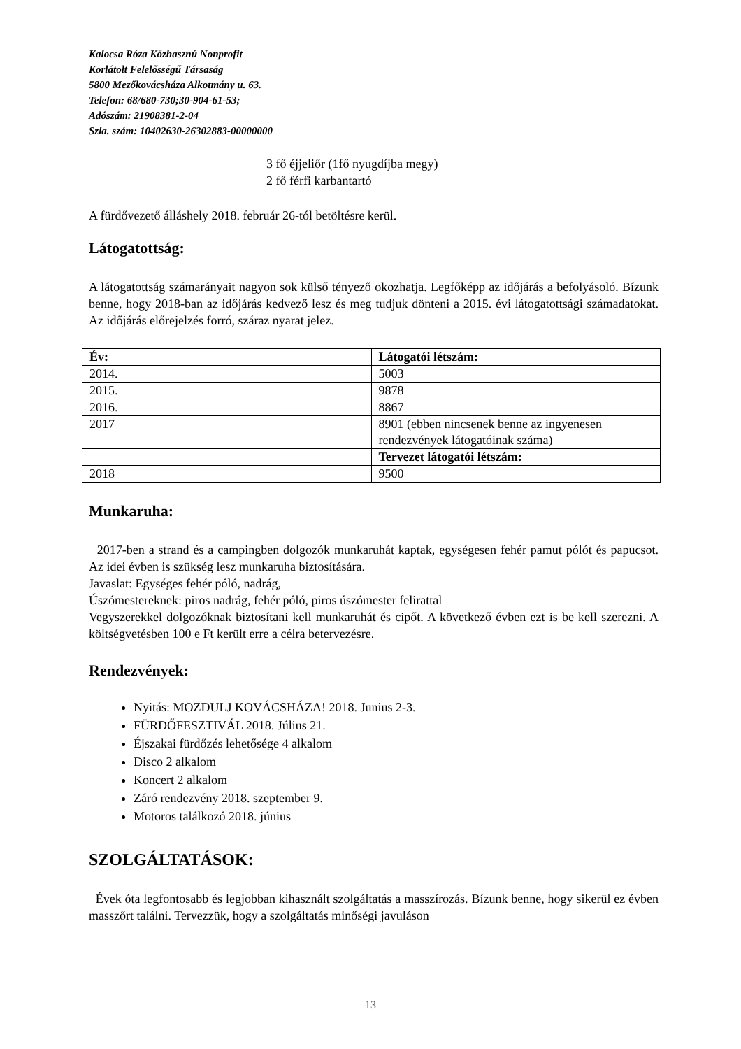Kalocsa Róza Közhasznú Nonprofit
Korlátolt Felelősségű Társaság
5800 Mezőkovácsháza Alkotmány u. 63.
Telefon: 68/680-730;30-904-61-53;
Adószám: 21908381-2-04
Szla. szám: 10402630-26302883-00000000
3 fő éjjeliőr (1fő nyugdíjba megy)
2 fő férfi karbantartó
A fürdővezető álláshely 2018. február 26-tól betöltésre kerül.
Látogatottság:
A látogatottság számarányait nagyon sok külső tényező okozhatja. Legfőképp az időjárás a befolyásoló. Bízunk benne, hogy 2018-ban az időjárás kedvező lesz és meg tudjuk dönteni a 2015. évi látogatottsági számadatokat. Az időjárás előrejelzés forró, száraz nyarat jelez.
| Év: | Látogatói létszám: |
| 2014. | 5003 |
| 2015. | 9878 |
| 2016. | 8867 |
| 2017 | 8901 (ebben nincsenek benne az ingyenesen rendezvények látogatóinak száma) |
| | Tervezet látogatói létszám: |
| 2018 | 9500 |
Munkaruha:
2017-ben a strand és a campingben dolgozók munkaruhát kaptak, egységesen fehér pamut pólót és papucsot. Az idei évben is szükség lesz munkaruha biztosítására.
Javaslat: Egységes fehér póló, nadrág,
Úszómestereknek: piros nadrág, fehér póló, piros úszómester felirattal
Vegyszerekkel dolgozóknak biztosítani kell munkaruhát és cipőt. A következő évben ezt is be kell szerezni. A költségvetésben 100 e Ft került erre a célra betervezésre.
Rendezvények:
Nyitás: MOZDULJ KOVÁCSHÁZA! 2018. Junius 2-3.
FÜRDŐFESZTIVÁL 2018. Július 21.
Éjszakai fürdőzés lehetősége 4 alkalom
Disco 2 alkalom
Koncert 2 alkalom
Záró rendezvény 2018. szeptember 9.
Motoros találkozó 2018. június
SZOLGÁLTATÁSOK:
Évek óta legfontosabb és legjobban kihasznált szolgáltatás a masszírozás. Bízunk benne, hogy sikerül ez évben masszőrt találni. Tervezzük, hogy a szolgáltatás minőségi javuláson
13